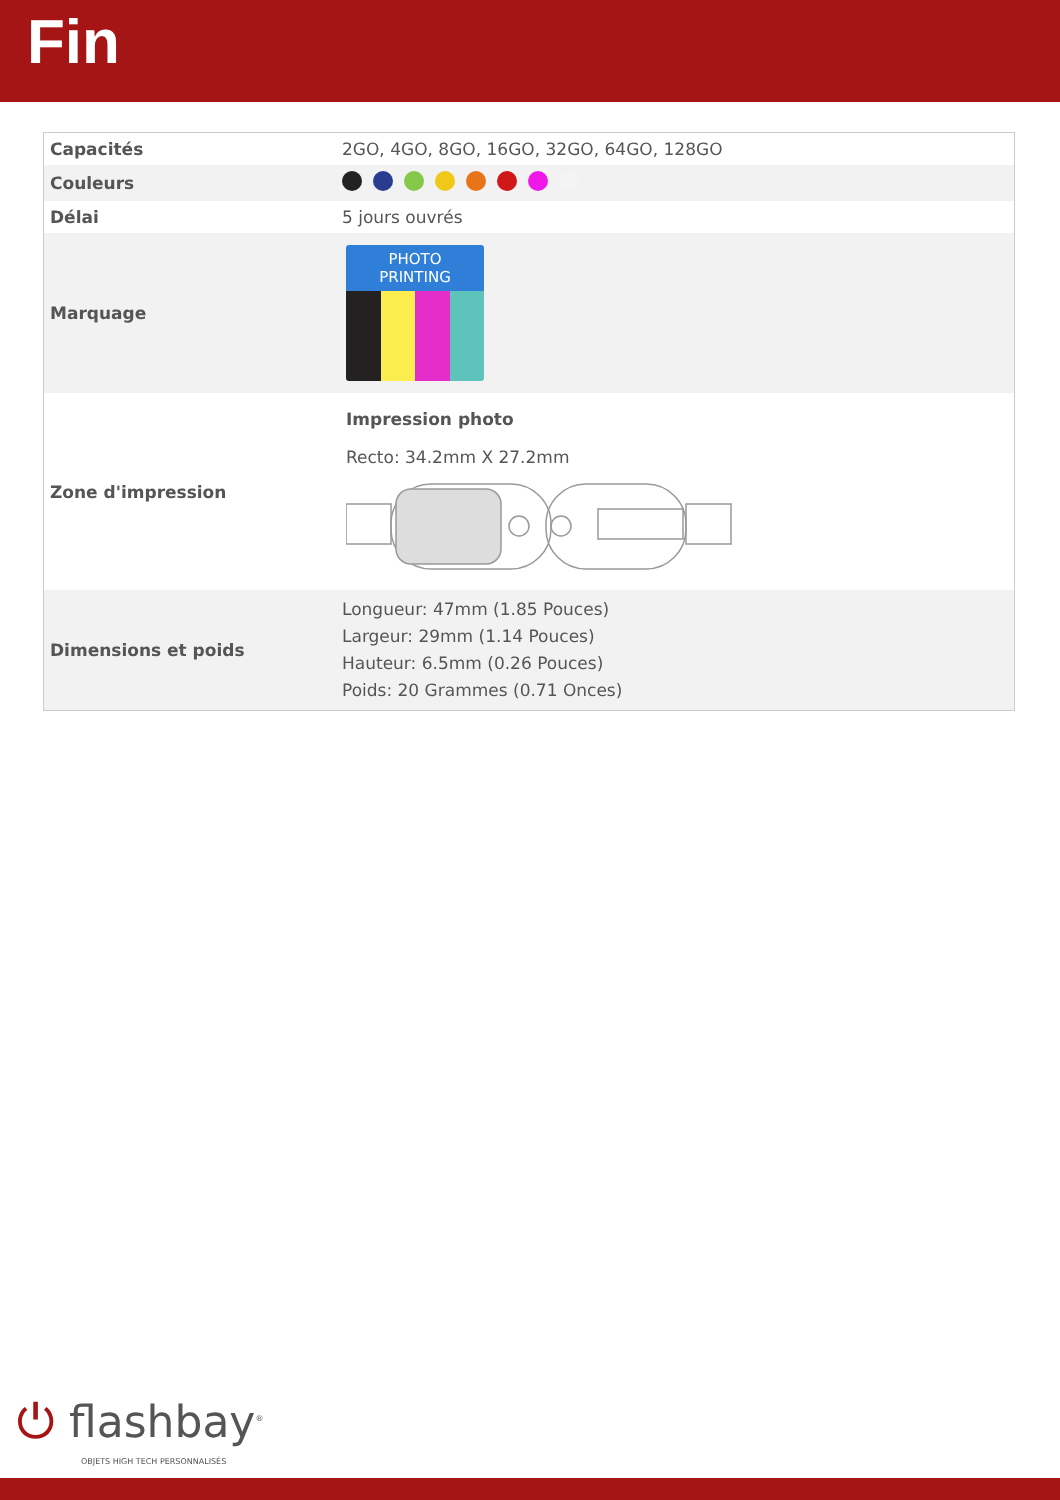Fin
| Capacités | 2GO, 4GO, 8GO, 16GO, 32GO, 64GO, 128GO |
| Couleurs | |
| Délai | 5 jours ouvrés |
| Marquage | PHOTO PRINTING |
| Zone d'impression | Impression photo Recto: 34.2mm X 27.2mm |
| Dimensions et poids | Longueur: 47mm (1.85 Pouces) Largeur: 29mm (1.14 Pouces) Hauteur: 6.5mm (0.26 Pouces) Poids: 20 Grammes (0.71 Onces) |
⏻ flashbay<sup>®</sup>
OBJETS HIGH TECH PERSONNALISÉS